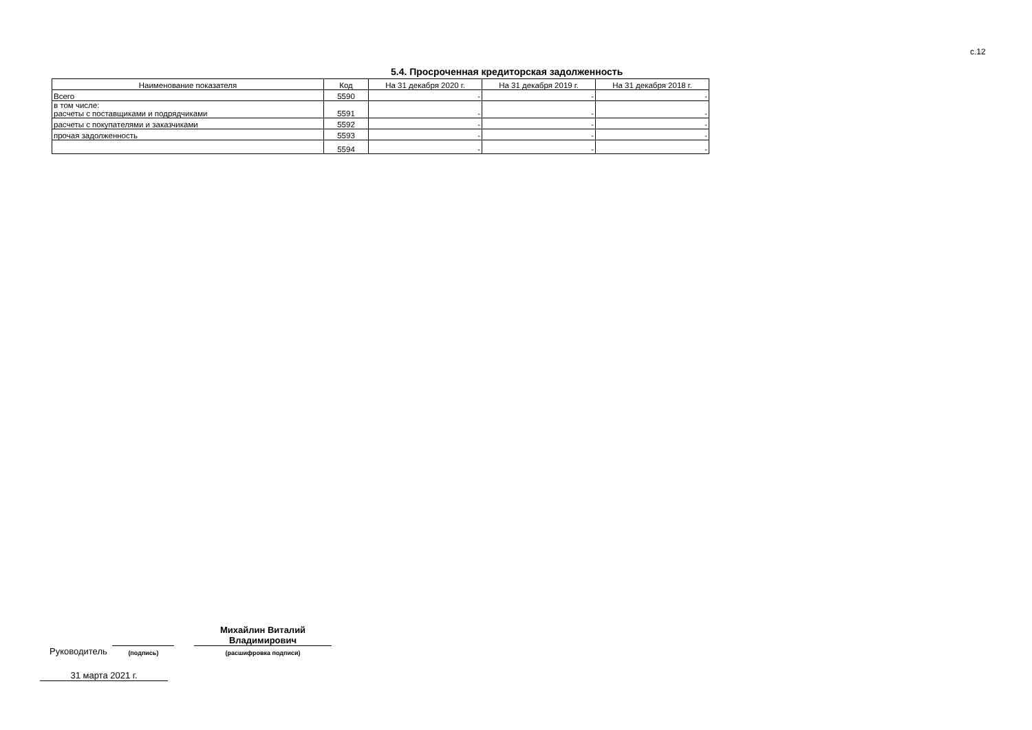с.12
5.4. Просроченная кредиторская задолженность
| Наименование показателя | Код | На 31 декабря 2020 г. | На 31 декабря 2019 г. | На 31 декабря 2018 г. |
| --- | --- | --- | --- | --- |
| Всего | 5590 | - | - | - |
| в том числе: расчеты с поставщиками и подрядчиками | 5591 | - | - | - |
| расчеты с покупателями и заказчиками | 5592 | - | - | - |
| прочая задолженность | 5593 | - | - | - |
| | 5594 | - | - | - |
Руководитель
(подпись)
Михайлин Виталий
Владимирович
(расшифровка подписи)
31 марта 2021 г.